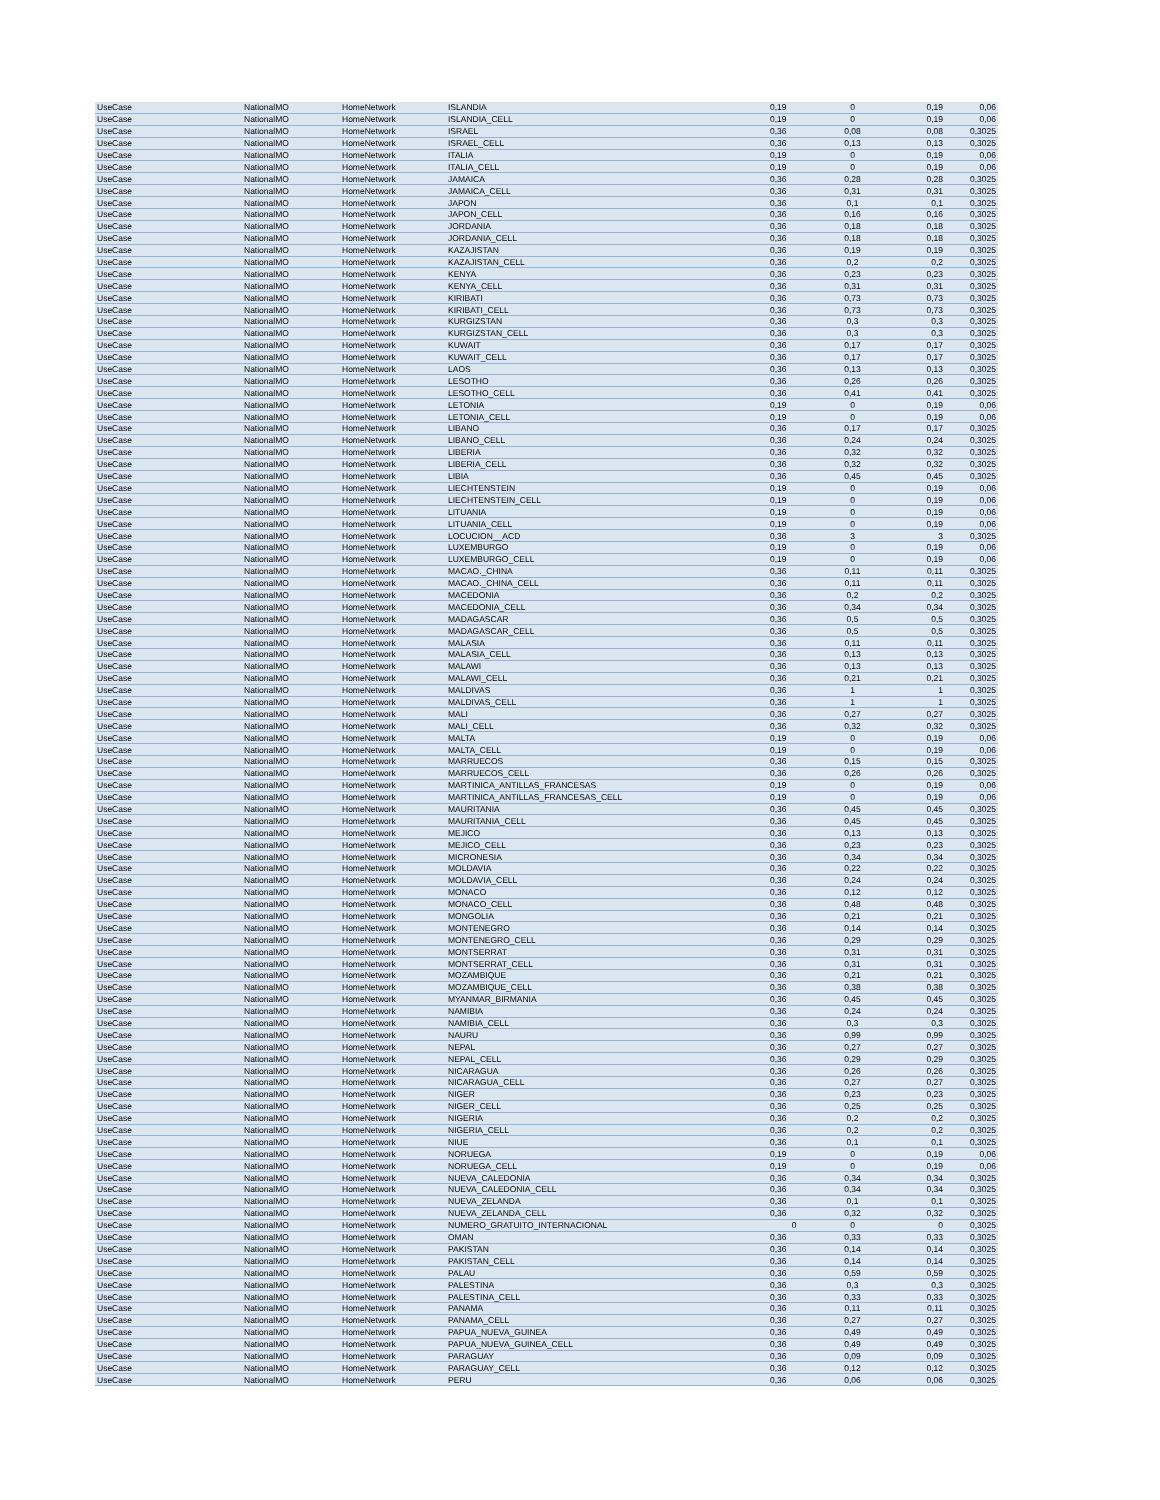| UseCase | NationalMO | HomeNetwork | ISLANDIA | 0,19 | 0 | 0,19 | 0,06 |
| UseCase | NationalMO | HomeNetwork | ISLANDIA_CELL | 0,19 | 0 | 0,19 | 0,06 |
| UseCase | NationalMO | HomeNetwork | ISRAEL | 0,36 | 0,08 | 0,08 | 0,3025 |
| UseCase | NationalMO | HomeNetwork | ISRAEL_CELL | 0,36 | 0,13 | 0,13 | 0,3025 |
| UseCase | NationalMO | HomeNetwork | ITALIA | 0,19 | 0 | 0,19 | 0,06 |
| UseCase | NationalMO | HomeNetwork | ITALIA_CELL | 0,19 | 0 | 0,19 | 0,06 |
| UseCase | NationalMO | HomeNetwork | JAMAICA | 0,36 | 0,28 | 0,28 | 0,3025 |
| UseCase | NationalMO | HomeNetwork | JAMAICA_CELL | 0,36 | 0,31 | 0,31 | 0,3025 |
| UseCase | NationalMO | HomeNetwork | JAPON | 0,36 | 0,1 | 0,1 | 0,3025 |
| UseCase | NationalMO | HomeNetwork | JAPON_CELL | 0,36 | 0,16 | 0,16 | 0,3025 |
| UseCase | NationalMO | HomeNetwork | JORDANIA | 0,36 | 0,18 | 0,18 | 0,3025 |
| UseCase | NationalMO | HomeNetwork | JORDANIA_CELL | 0,36 | 0,18 | 0,18 | 0,3025 |
| UseCase | NationalMO | HomeNetwork | KAZAJISTAN | 0,36 | 0,19 | 0,19 | 0,3025 |
| UseCase | NationalMO | HomeNetwork | KAZAJISTAN_CELL | 0,36 | 0,2 | 0,2 | 0,3025 |
| UseCase | NationalMO | HomeNetwork | KENYA | 0,36 | 0,23 | 0,23 | 0,3025 |
| UseCase | NationalMO | HomeNetwork | KENYA_CELL | 0,36 | 0,31 | 0,31 | 0,3025 |
| UseCase | NationalMO | HomeNetwork | KIRIBATI | 0,36 | 0,73 | 0,73 | 0,3025 |
| UseCase | NationalMO | HomeNetwork | KIRIBATI_CELL | 0,36 | 0,73 | 0,73 | 0,3025 |
| UseCase | NationalMO | HomeNetwork | KURGIZSTAN | 0,36 | 0,3 | 0,3 | 0,3025 |
| UseCase | NationalMO | HomeNetwork | KURGIZSTAN_CELL | 0,36 | 0,3 | 0,3 | 0,3025 |
| UseCase | NationalMO | HomeNetwork | KUWAIT | 0,36 | 0,17 | 0,17 | 0,3025 |
| UseCase | NationalMO | HomeNetwork | KUWAIT_CELL | 0,36 | 0,17 | 0,17 | 0,3025 |
| UseCase | NationalMO | HomeNetwork | LAOS | 0,36 | 0,13 | 0,13 | 0,3025 |
| UseCase | NationalMO | HomeNetwork | LESOTHO | 0,36 | 0,26 | 0,26 | 0,3025 |
| UseCase | NationalMO | HomeNetwork | LESOTHO_CELL | 0,36 | 0,41 | 0,41 | 0,3025 |
| UseCase | NationalMO | HomeNetwork | LETONIA | 0,19 | 0 | 0,19 | 0,06 |
| UseCase | NationalMO | HomeNetwork | LETONIA_CELL | 0,19 | 0 | 0,19 | 0,06 |
| UseCase | NationalMO | HomeNetwork | LIBANO | 0,36 | 0,17 | 0,17 | 0,3025 |
| UseCase | NationalMO | HomeNetwork | LIBANO_CELL | 0,36 | 0,24 | 0,24 | 0,3025 |
| UseCase | NationalMO | HomeNetwork | LIBERIA | 0,36 | 0,32 | 0,32 | 0,3025 |
| UseCase | NationalMO | HomeNetwork | LIBERIA_CELL | 0,36 | 0,32 | 0,32 | 0,3025 |
| UseCase | NationalMO | HomeNetwork | LIBIA | 0,36 | 0,45 | 0,45 | 0,3025 |
| UseCase | NationalMO | HomeNetwork | LIECHTENSTEIN | 0,19 | 0 | 0,19 | 0,06 |
| UseCase | NationalMO | HomeNetwork | LIECHTENSTEIN_CELL | 0,19 | 0 | 0,19 | 0,06 |
| UseCase | NationalMO | HomeNetwork | LITUANIA | 0,19 | 0 | 0,19 | 0,06 |
| UseCase | NationalMO | HomeNetwork | LITUANIA_CELL | 0,19 | 0 | 0,19 | 0,06 |
| UseCase | NationalMO | HomeNetwork | LOCUCION__ACD | 0,36 | 3 | 3 | 0,3025 |
| UseCase | NationalMO | HomeNetwork | LUXEMBURGO | 0,19 | 0 | 0,19 | 0,06 |
| UseCase | NationalMO | HomeNetwork | LUXEMBURGO_CELL | 0,19 | 0 | 0,19 | 0,06 |
| UseCase | NationalMO | HomeNetwork | MACAO._CHINA | 0,36 | 0,11 | 0,11 | 0,3025 |
| UseCase | NationalMO | HomeNetwork | MACAO._CHINA_CELL | 0,36 | 0,11 | 0,11 | 0,3025 |
| UseCase | NationalMO | HomeNetwork | MACEDONIA | 0,36 | 0,2 | 0,2 | 0,3025 |
| UseCase | NationalMO | HomeNetwork | MACEDONIA_CELL | 0,36 | 0,34 | 0,34 | 0,3025 |
| UseCase | NationalMO | HomeNetwork | MADAGASCAR | 0,36 | 0,5 | 0,5 | 0,3025 |
| UseCase | NationalMO | HomeNetwork | MADAGASCAR_CELL | 0,36 | 0,5 | 0,5 | 0,3025 |
| UseCase | NationalMO | HomeNetwork | MALASIA | 0,36 | 0,11 | 0,11 | 0,3025 |
| UseCase | NationalMO | HomeNetwork | MALASIA_CELL | 0,36 | 0,13 | 0,13 | 0,3025 |
| UseCase | NationalMO | HomeNetwork | MALAWI | 0,36 | 0,13 | 0,13 | 0,3025 |
| UseCase | NationalMO | HomeNetwork | MALAWI_CELL | 0,36 | 0,21 | 0,21 | 0,3025 |
| UseCase | NationalMO | HomeNetwork | MALDIVAS | 0,36 | 1 | 1 | 0,3025 |
| UseCase | NationalMO | HomeNetwork | MALDIVAS_CELL | 0,36 | 1 | 1 | 0,3025 |
| UseCase | NationalMO | HomeNetwork | MALI | 0,36 | 0,27 | 0,27 | 0,3025 |
| UseCase | NationalMO | HomeNetwork | MALI_CELL | 0,36 | 0,32 | 0,32 | 0,3025 |
| UseCase | NationalMO | HomeNetwork | MALTA | 0,19 | 0 | 0,19 | 0,06 |
| UseCase | NationalMO | HomeNetwork | MALTA_CELL | 0,19 | 0 | 0,19 | 0,06 |
| UseCase | NationalMO | HomeNetwork | MARRUECOS | 0,36 | 0,15 | 0,15 | 0,3025 |
| UseCase | NationalMO | HomeNetwork | MARRUECOS_CELL | 0,36 | 0,26 | 0,26 | 0,3025 |
| UseCase | NationalMO | HomeNetwork | MARTINICA_ANTILLAS_FRANCESAS | 0,19 | 0 | 0,19 | 0,06 |
| UseCase | NationalMO | HomeNetwork | MARTINICA_ANTILLAS_FRANCESAS_CELL | 0,19 | 0 | 0,19 | 0,06 |
| UseCase | NationalMO | HomeNetwork | MAURITANIA | 0,36 | 0,45 | 0,45 | 0,3025 |
| UseCase | NationalMO | HomeNetwork | MAURITANIA_CELL | 0,36 | 0,45 | 0,45 | 0,3025 |
| UseCase | NationalMO | HomeNetwork | MEJICO | 0,36 | 0,13 | 0,13 | 0,3025 |
| UseCase | NationalMO | HomeNetwork | MEJICO_CELL | 0,36 | 0,23 | 0,23 | 0,3025 |
| UseCase | NationalMO | HomeNetwork | MICRONESIA | 0,36 | 0,34 | 0,34 | 0,3025 |
| UseCase | NationalMO | HomeNetwork | MOLDAVIA | 0,36 | 0,22 | 0,22 | 0,3025 |
| UseCase | NationalMO | HomeNetwork | MOLDAVIA_CELL | 0,36 | 0,24 | 0,24 | 0,3025 |
| UseCase | NationalMO | HomeNetwork | MONACO | 0,36 | 0,12 | 0,12 | 0,3025 |
| UseCase | NationalMO | HomeNetwork | MONACO_CELL | 0,36 | 0,48 | 0,48 | 0,3025 |
| UseCase | NationalMO | HomeNetwork | MONGOLIA | 0,36 | 0,21 | 0,21 | 0,3025 |
| UseCase | NationalMO | HomeNetwork | MONTENEGRO | 0,36 | 0,14 | 0,14 | 0,3025 |
| UseCase | NationalMO | HomeNetwork | MONTENEGRO_CELL | 0,36 | 0,29 | 0,29 | 0,3025 |
| UseCase | NationalMO | HomeNetwork | MONTSERRAT | 0,36 | 0,31 | 0,31 | 0,3025 |
| UseCase | NationalMO | HomeNetwork | MONTSERRAT_CELL | 0,36 | 0,31 | 0,31 | 0,3025 |
| UseCase | NationalMO | HomeNetwork | MOZAMBIQUE | 0,36 | 0,21 | 0,21 | 0,3025 |
| UseCase | NationalMO | HomeNetwork | MOZAMBIQUE_CELL | 0,36 | 0,38 | 0,38 | 0,3025 |
| UseCase | NationalMO | HomeNetwork | MYANMAR_BIRMANIA | 0,36 | 0,45 | 0,45 | 0,3025 |
| UseCase | NationalMO | HomeNetwork | NAMIBIA | 0,36 | 0,24 | 0,24 | 0,3025 |
| UseCase | NationalMO | HomeNetwork | NAMIBIA_CELL | 0,36 | 0,3 | 0,3 | 0,3025 |
| UseCase | NationalMO | HomeNetwork | NAURU | 0,36 | 0,99 | 0,99 | 0,3025 |
| UseCase | NationalMO | HomeNetwork | NEPAL | 0,36 | 0,27 | 0,27 | 0,3025 |
| UseCase | NationalMO | HomeNetwork | NEPAL_CELL | 0,36 | 0,29 | 0,29 | 0,3025 |
| UseCase | NationalMO | HomeNetwork | NICARAGUA | 0,36 | 0,26 | 0,26 | 0,3025 |
| UseCase | NationalMO | HomeNetwork | NICARAGUA_CELL | 0,36 | 0,27 | 0,27 | 0,3025 |
| UseCase | NationalMO | HomeNetwork | NIGER | 0,36 | 0,23 | 0,23 | 0,3025 |
| UseCase | NationalMO | HomeNetwork | NIGER_CELL | 0,36 | 0,25 | 0,25 | 0,3025 |
| UseCase | NationalMO | HomeNetwork | NIGERIA | 0,36 | 0,2 | 0,2 | 0,3025 |
| UseCase | NationalMO | HomeNetwork | NIGERIA_CELL | 0,36 | 0,2 | 0,2 | 0,3025 |
| UseCase | NationalMO | HomeNetwork | NIUE | 0,36 | 0,1 | 0,1 | 0,3025 |
| UseCase | NationalMO | HomeNetwork | NORUEGA | 0,19 | 0 | 0,19 | 0,06 |
| UseCase | NationalMO | HomeNetwork | NORUEGA_CELL | 0,19 | 0 | 0,19 | 0,06 |
| UseCase | NationalMO | HomeNetwork | NUEVA_CALEDONIA | 0,36 | 0,34 | 0,34 | 0,3025 |
| UseCase | NationalMO | HomeNetwork | NUEVA_CALEDONIA_CELL | 0,36 | 0,34 | 0,34 | 0,3025 |
| UseCase | NationalMO | HomeNetwork | NUEVA_ZELANDA | 0,36 | 0,1 | 0,1 | 0,3025 |
| UseCase | NationalMO | HomeNetwork | NUEVA_ZELANDA_CELL | 0,36 | 0,32 | 0,32 | 0,3025 |
| UseCase | NationalMO | HomeNetwork | NUMERO_GRATUITO_INTERNACIONAL | 0 | 0 | 0 | 0,3025 |
| UseCase | NationalMO | HomeNetwork | OMAN | 0,36 | 0,33 | 0,33 | 0,3025 |
| UseCase | NationalMO | HomeNetwork | PAKISTAN | 0,36 | 0,14 | 0,14 | 0,3025 |
| UseCase | NationalMO | HomeNetwork | PAKISTAN_CELL | 0,36 | 0,14 | 0,14 | 0,3025 |
| UseCase | NationalMO | HomeNetwork | PALAU | 0,36 | 0,59 | 0,59 | 0,3025 |
| UseCase | NationalMO | HomeNetwork | PALESTINA | 0,36 | 0,3 | 0,3 | 0,3025 |
| UseCase | NationalMO | HomeNetwork | PALESTINA_CELL | 0,36 | 0,33 | 0,33 | 0,3025 |
| UseCase | NationalMO | HomeNetwork | PANAMA | 0,36 | 0,11 | 0,11 | 0,3025 |
| UseCase | NationalMO | HomeNetwork | PANAMA_CELL | 0,36 | 0,27 | 0,27 | 0,3025 |
| UseCase | NationalMO | HomeNetwork | PAPUA_NUEVA_GUINEA | 0,36 | 0,49 | 0,49 | 0,3025 |
| UseCase | NationalMO | HomeNetwork | PAPUA_NUEVA_GUINEA_CELL | 0,36 | 0,49 | 0,49 | 0,3025 |
| UseCase | NationalMO | HomeNetwork | PARAGUAY | 0,36 | 0,09 | 0,09 | 0,3025 |
| UseCase | NationalMO | HomeNetwork | PARAGUAY_CELL | 0,36 | 0,12 | 0,12 | 0,3025 |
| UseCase | NationalMO | HomeNetwork | PERU | 0,36 | 0,06 | 0,06 | 0,3025 |